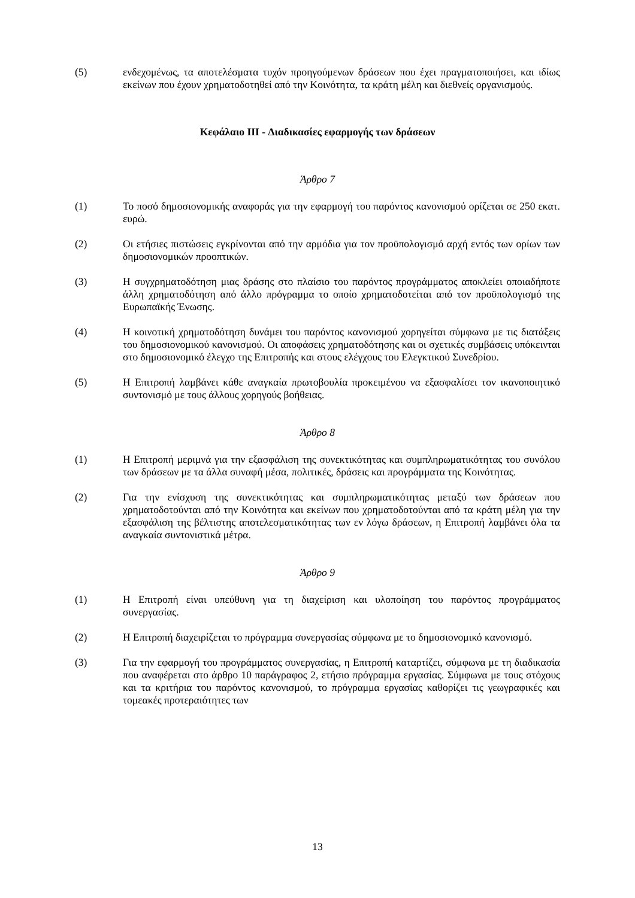(5) ενδεχομένως, τα αποτελέσματα τυχόν προηγούμενων δράσεων που έχει πραγματοποιήσει, και ιδίως εκείνων που έχουν χρηματοδοτηθεί από την Κοινότητα, τα κράτη μέλη και διεθνείς οργανισμούς.
Κεφάλαιο III - Διαδικασίες εφαρμογής των δράσεων
Άρθρο 7
(1) Το ποσό δημοσιονομικής αναφοράς για την εφαρμογή του παρόντος κανονισμού ορίζεται σε 250 εκατ. ευρώ.
(2) Οι ετήσιες πιστώσεις εγκρίνονται από την αρμόδια για τον προϋπολογισμό αρχή εντός των ορίων των δημοσιονομικών προοπτικών.
(3) Η συγχρηματοδότηση μιας δράσης στο πλαίσιο του παρόντος προγράμματος αποκλείει οποιαδήποτε άλλη χρηματοδότηση από άλλο πρόγραμμα το οποίο χρηματοδοτείται από τον προϋπολογισμό της Ευρωπαϊκής Ένωσης.
(4) Η κοινοτική χρηματοδότηση δυνάμει του παρόντος κανονισμού χορηγείται σύμφωνα με τις διατάξεις του δημοσιονομικού κανονισμού. Οι αποφάσεις χρηματοδότησης και οι σχετικές συμβάσεις υπόκεινται στο δημοσιονομικό έλεγχο της Επιτροπής και στους ελέγχους του Ελεγκτικού Συνεδρίου.
(5) Η Επιτροπή λαμβάνει κάθε αναγκαία πρωτοβουλία προκειμένου να εξασφαλίσει τον ικανοποιητικό συντονισμό με τους άλλους χορηγούς βοήθειας.
Άρθρο 8
(1) Η Επιτροπή μεριμνά για την εξασφάλιση της συνεκτικότητας και συμπληρωματικότητας του συνόλου των δράσεων με τα άλλα συναφή μέσα, πολιτικές, δράσεις και προγράμματα της Κοινότητας.
(2) Για την ενίσχυση της συνεκτικότητας και συμπληρωματικότητας μεταξύ των δράσεων που χρηματοδοτούνται από την Κοινότητα και εκείνων που χρηματοδοτούνται από τα κράτη μέλη για την εξασφάλιση της βέλτιστης αποτελεσματικότητας των εν λόγω δράσεων, η Επιτροπή λαμβάνει όλα τα αναγκαία συντονιστικά μέτρα.
Άρθρο 9
(1) Η Επιτροπή είναι υπεύθυνη για τη διαχείριση και υλοποίηση του παρόντος προγράμματος συνεργασίας.
(2) Η Επιτροπή διαχειρίζεται το πρόγραμμα συνεργασίας σύμφωνα με το δημοσιονομικό κανονισμό.
(3) Για την εφαρμογή του προγράμματος συνεργασίας, η Επιτροπή καταρτίζει, σύμφωνα με τη διαδικασία που αναφέρεται στο άρθρο 10 παράγραφος 2, ετήσιο πρόγραμμα εργασίας. Σύμφωνα με τους στόχους και τα κριτήρια του παρόντος κανονισμού, το πρόγραμμα εργασίας καθορίζει τις γεωγραφικές και τομεακές προτεραιότητες των
13